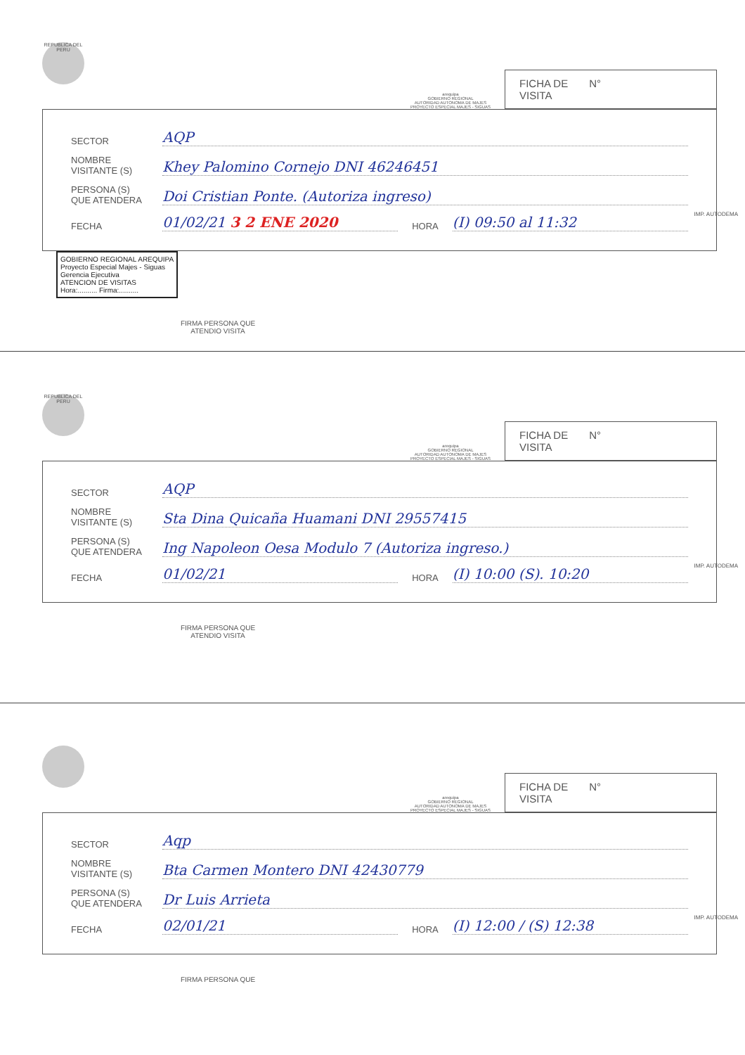REPUBLICA DEL PERU
arequipa
GOBIERNO REGIONAL
AUTORIDAD AUTONOMA DE MAJES
PROYECTO ESPECIAL MAJES - SIGUAS
FICHA DE
VISITA N°
SECTOR AQP
NOMBRE
VISITANTE (S) Khey Palomino Cornejo DNI 46246451
PERSONA (S)
QUE ATENDERA Doi Cristian Ponte. (Autoriza ingreso)
FECHA 01/02/21 3 2 ENE 2020 HORA (I) 09:50 al 11:32
GOBIERNO REGIONAL AREQUIPA
Proyecto Especial Majes - Siguas
Gerencia Ejecutiva
ATENCION DE VISITAS
Hora:.......... Firma:..........
FIRMA PERSONA QUE
ATENDIO VISITA
IMP. AUTODEMA
REPUBLICA DEL PERU
arequipa
GOBIERNO REGIONAL
AUTORIDAD AUTONOMA DE MAJES
PROYECTO ESPECIAL MAJES - SIGUAS
FICHA DE
VISITA N°
SECTOR AQP
NOMBRE
VISITANTE (S) Sta Dina Quicaña Huamani DNI 29557415
PERSONA (S)
QUE ATENDERA Ing Napoleon Oesa Modulo 7 (Autoriza ingreso.)
FECHA 01/02/21 HORA (I) 10:00 (S). 10:20
FIRMA PERSONA QUE
ATENDIO VISITA
IMP. AUTODEMA
arequipa
GOBIERNO REGIONAL
AUTORIDAD AUTONOMA DE MAJES
PROYECTO ESPECIAL MAJES - SIGUAS
FICHA DE
VISITA N°
SECTOR Aqp
NOMBRE
VISITANTE (S) Bta Carmen Montero DNI 42430779
PERSONA (S)
QUE ATENDERA Dr Luis Arrieta
FECHA 02/01/21 HORA (I) 12:00 / (S) 12:38
FIRMA PERSONA QUE
IMP. AUTODEMA